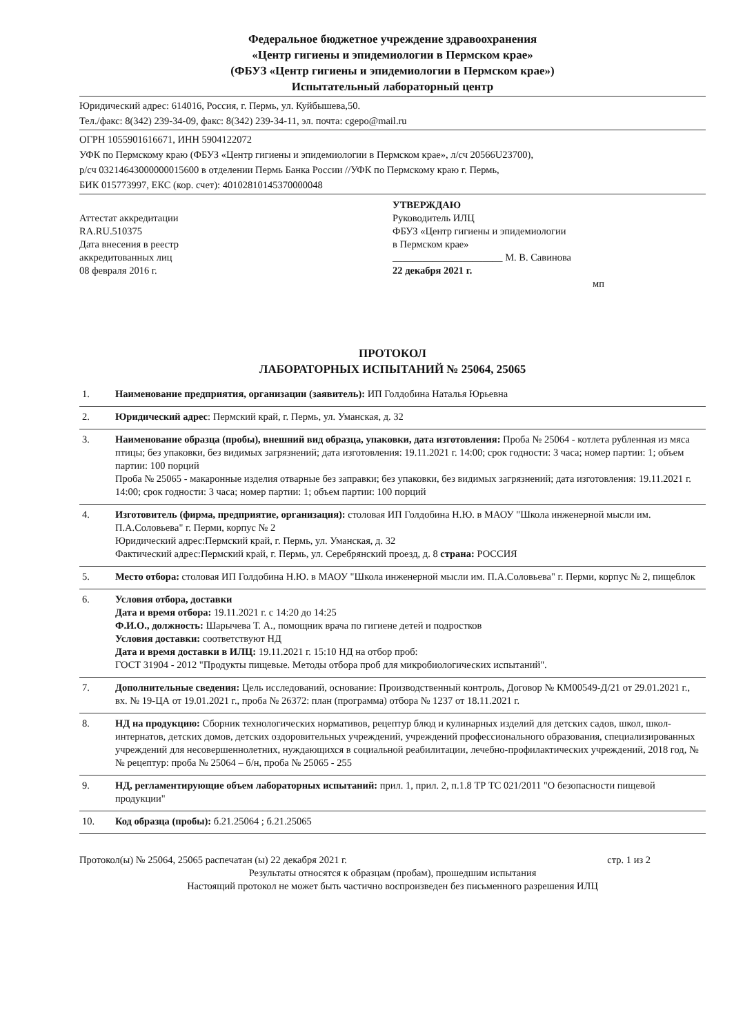Федеральное бюджетное учреждение здравоохранения
«Центр гигиены и эпидемиологии в Пермском крае»
(ФБУЗ «Центр гигиены и эпидемиологии в Пермском крае»)
Испытательный лабораторный центр
Юридический адрес: 614016, Россия, г. Пермь, ул. Куйбышева,50.
Тел./факс: 8(342) 239-34-09, факс: 8(342) 239-34-11, эл. почта: cgepo@mail.ru
ОГРН 1055901616671, ИНН 5904122072
УФК по Пермскому краю (ФБУЗ «Центр гигиены и эпидемиологии в Пермском крае», л/сч 20566U23700),
р/сч 03214643000000015600 в отделении Пермь Банка России //УФК по Пермскому краю г. Пермь,
БИК 015773997, ЕКС (кор. счет): 40102810145370000048
Аттестат аккредитации
RA.RU.510375
Дата внесения в реестр
аккредитованных лиц
08 февраля 2016 г.
УТВЕРЖДАЮ
Руководитель ИЛЦ
ФБУЗ «Центр гигиены и эпидемиологии
в Пермском крае»
______________________ М. В. Савинова
22 декабря 2021 г.
мп
ПРОТОКОЛ
ЛАБОРАТОРНЫХ ИСПЫТАНИЙ № 25064, 25065
| 1. | Наименование предприятия, организации (заявитель): ИП Голдобина Наталья Юрьевна |
| 2. | Юридический адрес : Пермский край, г. Пермь, ул. Уманская, д. 32 |
| 3. | Наименование образца (пробы), внешний вид образца, упаковки, дата изготовления: Проба № 25064 - котлета рубленная из мяса птицы; без упаковки, без видимых загрязнений; дата изготовления: 19.11.2021 г. 14:00; срок годности: 3 часа; номер партии: 1; объем партии: 100 порций Проба № 25065 - макаронные изделия отварные без заправки; без упаковки, без видимых загрязнений; дата изготовления: 19.11.2021 г. 14:00; срок годности: 3 часа; номер партии: 1; объем партии: 100 порций |
| 4. | Изготовитель (фирма, предприятие, организация): столовая ИП Голдобина Н.Ю. в МАОУ "Школа инженерной мысли им. П.А.Соловьева" г. Перми, корпус № 2 Юридический адрес:Пермский край, г. Пермь, ул. Уманская, д. 32 Фактический адрес:Пермский край, г. Пермь, ул. Серебрянский проезд, д. 8 страна: РОССИЯ |
| 5. | Место отбора: столовая ИП Голдобина Н.Ю. в МАОУ "Школа инженерной мысли им. П.А.Соловьева" г. Перми, корпус № 2, пищеблок |
| 6. | Условия отбора, доставки Дата и время отбора: 19.11.2021 г. с 14:20 до 14:25 Ф.И.О., должность: Шарычева Т. А., помощник врача по гигиене детей и подростков Условия доставки: соответствуют НД Дата и время доставки в ИЛЦ: 19.11.2021 г. 15:10 НД на отбор проб: ГОСТ 31904 - 2012 "Продукты пищевые. Методы отбора проб для микробиологических испытаний". |
| 7. | Дополнительные сведения: Цель исследований, основание: Производственный контроль, Договор № КМ00549-Д/21 от 29.01.2021 г., вх. № 19-ЦА от 19.01.2021 г., проба № 26372: план (программа) отбора № 1237 от 18.11.2021 г. |
| 8. | НД на продукцию: Сборник технологических нормативов, рецептур блюд и кулинарных изделий для детских садов, школ, школ-интернатов, детских домов, детских оздоровительных учреждений, учреждений профессионального образования, специализированных учреждений для несовершеннолетних, нуждающихся в социальной реабилитации, лечебно-профилактических учреждений, 2018 год, №№ рецептур: проба № 25064 – б/н, проба № 25065 - 255 |
| 9. | НД, регламентирующие объем лабораторных испытаний: прил. 1, прил. 2, п.1.8 ТР ТС 021/2011 "О безопасности пищевой продукции" |
| 10. | Код образца (пробы): б.21.25064 ; б.21.25065 |
Протокол(ы) № 25064, 25065 распечатан (ы) 22 декабря 2021 г. стр. 1 из 2
Результаты относятся к образцам (пробам), прошедшим испытания
Настоящий протокол не может быть частично воспроизведен без письменного разрешения ИЛЦ